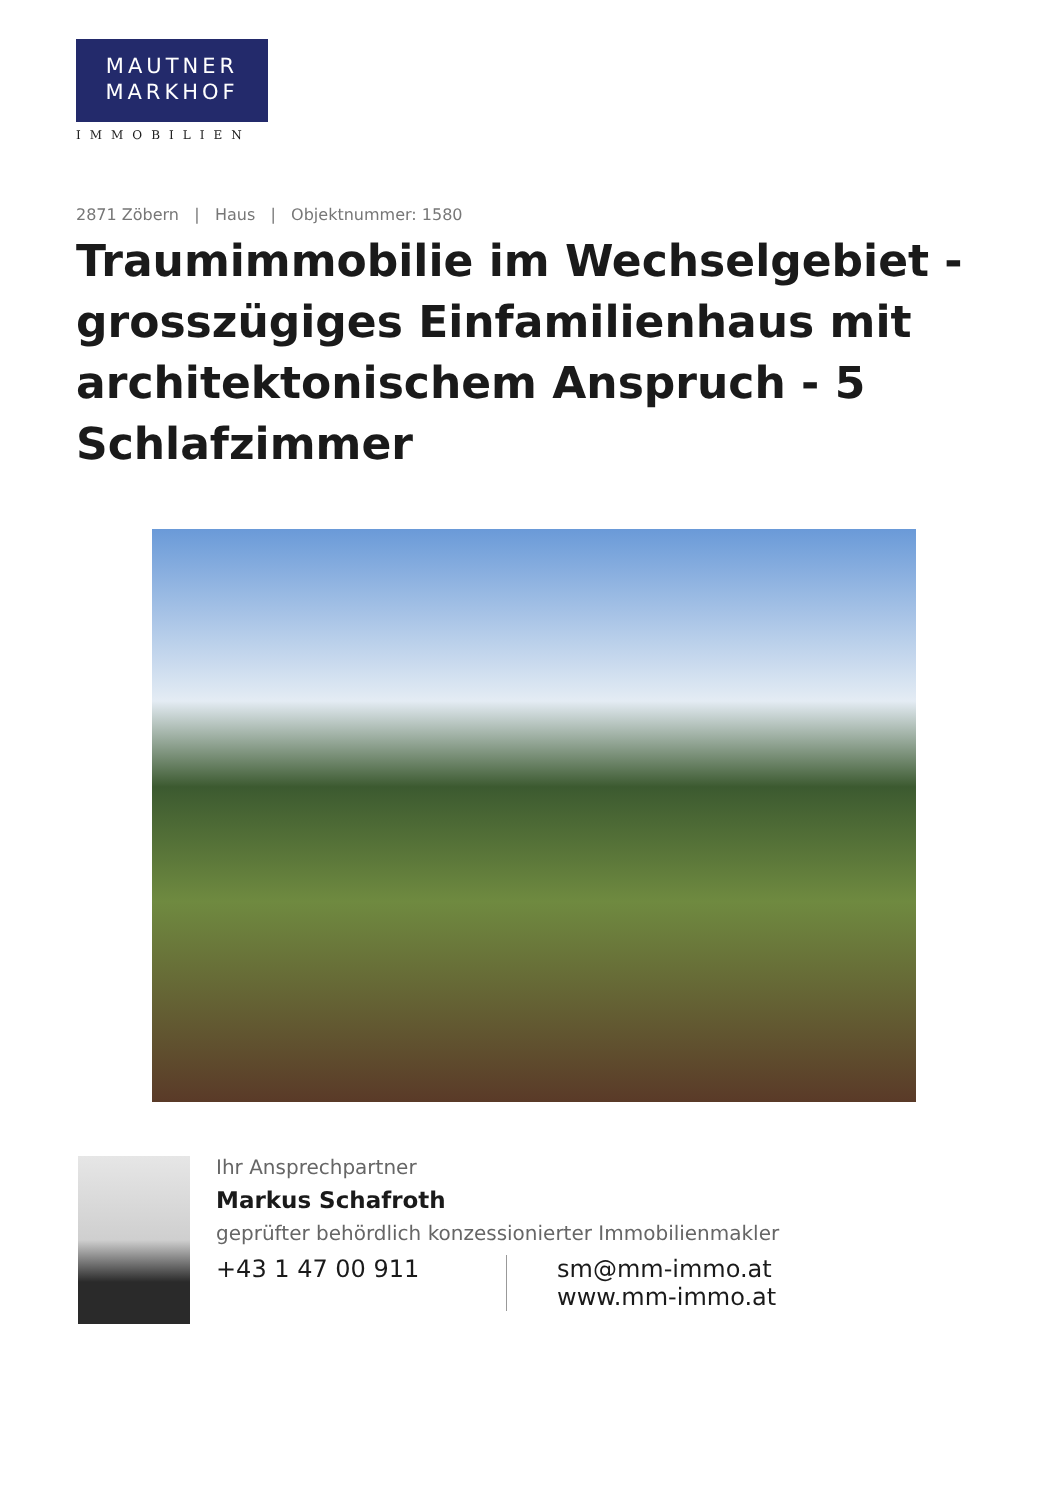MAUTNER
MARKHOF
IMMOBILIEN
2871 Zöbern | Haus | Objektnummer: 1580
Traumimmobilie im Wechselgebiet - grosszügiges Einfamilienhaus mit architektonischem Anspruch - 5 Schlafzimmer
Ihr Ansprechpartner
Markus Schafroth
geprüfter behördlich konzessionierter Immobilienmakler
+43 1 47 00 911 sm@mm-immo.at
www.mm-immo.at